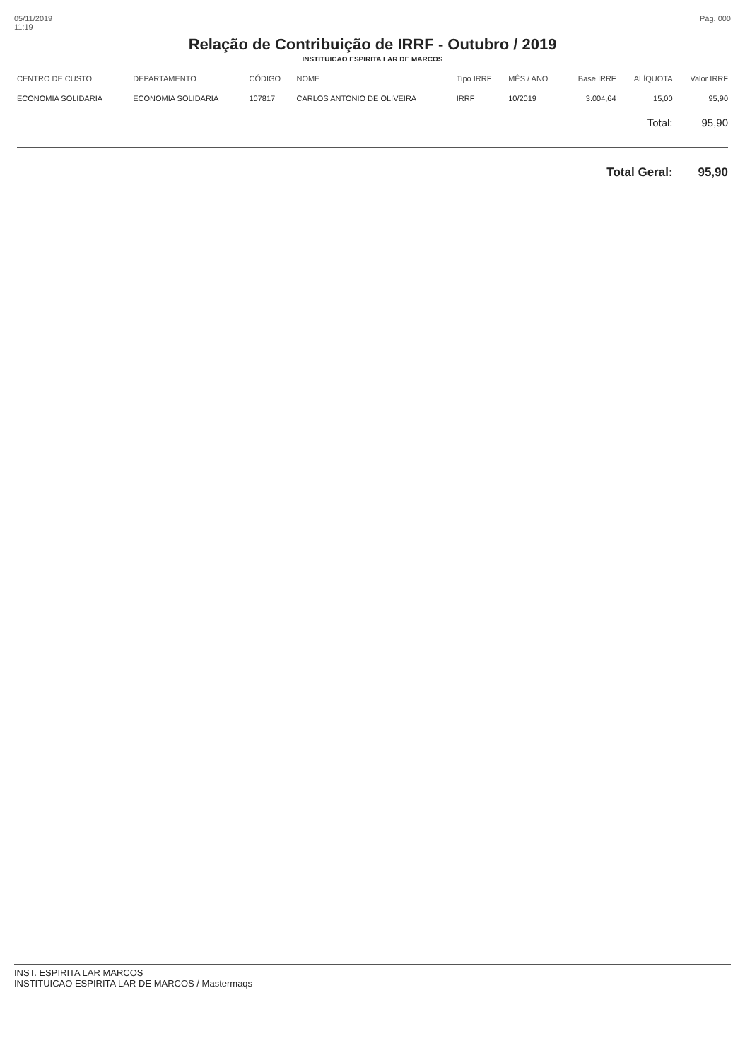05/11/2019
11:19
Pág. 000
Relação de Contribuição de IRRF - Outubro / 2019
INSTITUICAO ESPIRITA LAR DE MARCOS
| CENTRO DE CUSTO | DEPARTAMENTO | CÓDIGO | NOME | Tipo IRRF | MÊS / ANO | Base IRRF | ALÍQUOTA | Valor IRRF |
| --- | --- | --- | --- | --- | --- | --- | --- | --- |
| ECONOMIA SOLIDARIA | ECONOMIA SOLIDARIA | 107817 | CARLOS ANTONIO DE OLIVEIRA | IRRF | 10/2019 | 3.004,64 | 15,00 | 95,90 |
| | | | | | | | Total: | 95,90 |
| | | | | | | Total Geral: | | 95,90 |
INST. ESPIRITA LAR MARCOS
INSTITUICAO ESPIRITA LAR DE MARCOS / Mastermaqs